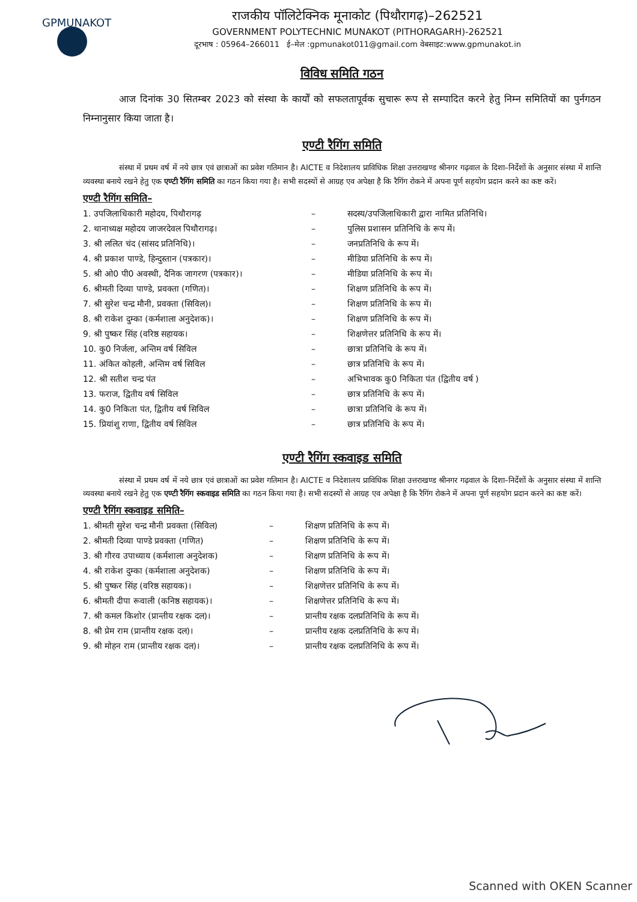GPMUNAKOT
राजकीय पॉलिटेक्निक मूनाकोट (पिथौरागढ़)–262521
GOVERNMENT POLYTECHNIC MUNAKOT (PITHORAGARH)-262521
दूरभाष : 05964–266011 ई–मेल :gpmunakot011@gmail.com वेबसाइट:www.gpmunakot.in
विविध समिति गठन
आज दिनांक 30 सितम्बर 2023 को संस्था के कार्यों को सफलतापूर्वक सुचारू रूप से सम्पादित करने हेतु निम्न समितियों का पुर्नगठन निम्नानुसार किया जाता है।
एण्टी रैगिंग समिति
संस्था में प्रथम वर्ष में नये छात्र एवं छात्राओं का प्रवेश गतिमान है। AICTE व निदेशालय प्राविधिक शिक्षा उत्तराखण्ड श्रीनगर गढ़वाल के दिशा–निर्देशों के अनुसार संस्था में शान्ति व्यवस्था बनाये रखने हेतु एक एण्टी रैगिंग समिति का गठन किया गया है। सभी सदस्यों से आग्रह एव अपेक्षा है कि रैगिंग रोकने में अपना पूर्ण सहयोग प्रदान करने का कष्ट करें।
एण्टी रैगिंग समिति–
| 1. उपजिलाधिकारी महोदय, पिथौरागढ़ | – | सदस्य/उपजिलाधिकारी द्वारा नामित प्रतिनिधि। |
| 2. थानाध्यक्ष महोदय जाजरदेवल पिथौरागढ़। | – | पुलिस प्रशासन प्रतिनिधि के रूप में। |
| 3. श्री ललित चंद (सांसद प्रतिनिधि)। | – | जनप्रतिनिधि के रूप में। |
| 4. श्री प्रकाश पाण्डे, हिन्दुस्तान (पत्रकार)। | – | मीडिया प्रतिनिधि के रूप में। |
| 5. श्री ओ0 पी0 अवस्थी, दैनिक जागरण (पत्रकार)। | – | मीडिया प्रतिनिधि के रूप में। |
| 6. श्रीमती दिव्या पाण्डे, प्रवक्ता (गणित)। | – | शिक्षण प्रतिनिधि के रूप में। |
| 7. श्री सुरेश चन्द्र मौनी, प्रवक्ता (सिविल)। | – | शिक्षण प्रतिनिधि के रूप में। |
| 8. श्री राकेश दुम्का (कर्मशाला अनुदेशक)। | – | शिक्षण प्रतिनिधि के रूप में। |
| 9. श्री पुष्कर सिंह (वरिष्ठ सहायक। | – | शिक्षणेत्तर प्रतिनिधि के रूप में। |
| 10. कु0 निर्जला, अन्तिम वर्ष सिविल | – | छात्रा प्रतिनिधि के रूप में। |
| 11. अंकित कोहली, अन्तिम वर्ष सिविल | – | छात्र प्रतिनिधि के रूप में। |
| 12. श्री सतीश चन्द्र पंत | – | अभिभावक कु0 निकिता पंत (द्वितीय वर्ष ) |
| 13. फराज, द्वितीय वर्ष सिविल | – | छात्र प्रतिनिधि के रूप में। |
| 14. कु0 निकिता पंत, द्वितीय वर्ष सिविल | – | छात्रा प्रतिनिधि के रूप में। |
| 15. प्रियांशु राणा, द्वितीय वर्ष सिविल | – | छात्र प्रतिनिधि के रूप में। |
एण्टी रैगिंग स्कवाइड समिति
संस्था में प्रथम वर्ष में नये छात्र एवं छात्राओं का प्रवेश गतिमान है। AICTE व निदेशालय प्राविधिक शिक्षा उत्तराखण्ड श्रीनगर गढ़वाल के दिशा–निर्देशों के अनुसार संस्था में शान्ति व्यवस्था बनाये रखने हेतु एक एण्टी रैगिंग स्कवाइड समिति का गठन किया गया है। सभी सदस्यों से आग्रह एव अपेक्षा है कि रैगिंग रोकने में अपना पूर्ण सहयोग प्रदान करने का कष्ट करें।
एण्टी रैगिंग स्कवाइड समिति–
| 1. श्रीमती सुरेश चन्द्र मौनी प्रवक्ता (सिविल) | – | शिक्षण प्रतिनिधि के रूप में। |
| 2. श्रीमती दिव्या पाण्डे प्रवक्ता (गणित) | – | शिक्षण प्रतिनिधि के रूप में। |
| 3. श्री गौरव उपाध्याय (कर्मशाला अनुदेशक) | – | शिक्षण प्रतिनिधि के रूप में। |
| 4. श्री राकेश दुम्का (कर्मशाला अनुदेशक) | – | शिक्षण प्रतिनिधि के रूप में। |
| 5. श्री पुष्कर सिंह (वरिष्ठ सहायक)। | – | शिक्षणेत्तर प्रतिनिधि के रूप में। |
| 6. श्रीमती दीपा रूवाली (कनिष्ठ सहायक)। | – | शिक्षणेत्तर प्रतिनिधि के रूप में। |
| 7. श्री कमल किशोर (प्रान्तीय रक्षक दल)। | – | प्रान्तीय रक्षक दलप्रतिनिधि के रूप में। |
| 8. श्री प्रेम राम (प्रान्तीय रक्षक दल)। | – | प्रान्तीय रक्षक दलप्रतिनिधि के रूप में। |
| 9. श्री मोहन राम (प्रान्तीय रक्षक दल)। | – | प्रान्तीय रक्षक दलप्रतिनिधि के रूप में। |
Scanned with OKEN Scanner